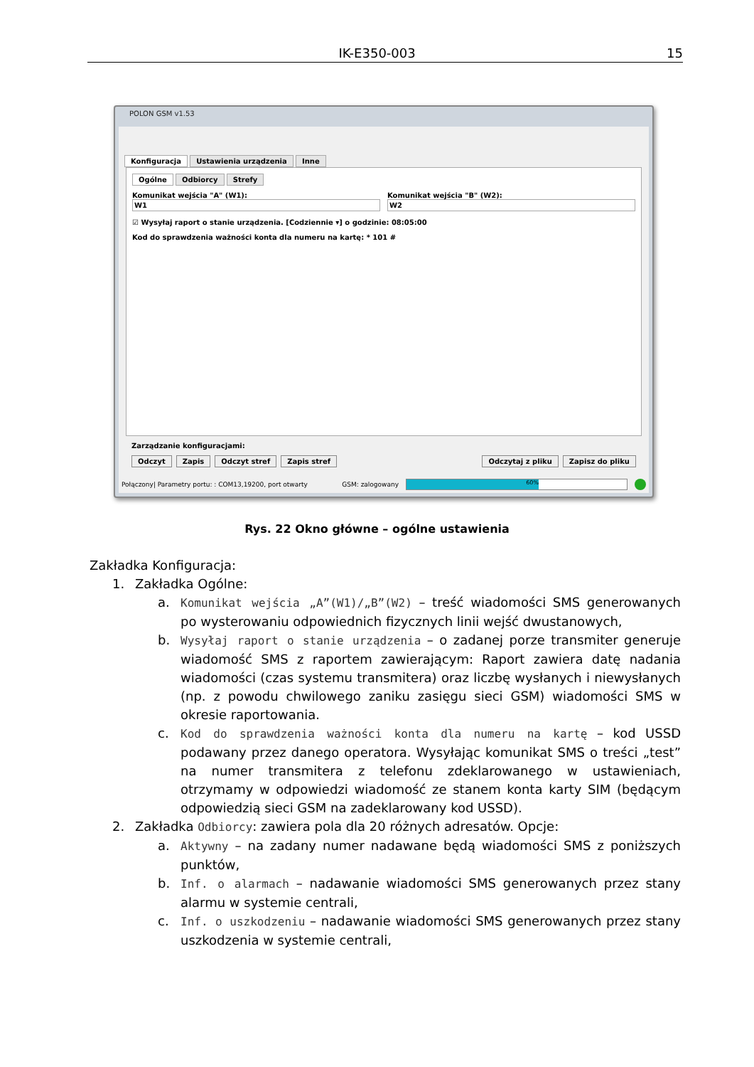IK-E350-003 15
POLON GSM v1.53
Konfiguracja Ustawienia urządzenia Inne
Ogólne Odbiorcy Strefy
Komunikat wejścia "A" (W1):
W1
Komunikat wejścia "B" (W2):
W2
☑ Wysyłaj raport o stanie urządzenia. [Codziennie ▾] o godzinie: 08:05:00
Kod do sprawdzenia ważności konta dla numeru na kartę: * 101 #
Zarządzanie konfiguracjami:
Odczyt Zapis Odczyt stref Zapis stref Odczytaj z pliku Zapisz do pliku
Połączony| Parametry portu: : COM13,19200, port otwarty GSM: zalogowany
60%
Rys. 22 Okno główne – ogólne ustawienia
Zakładka Konfiguracja:
1. Zakładka Ogólne:
a. Komunikat wejścia „A”(W1)/„B”(W2) – treść wiadomości SMS generowanych po wysterowaniu odpowiednich fizycznych linii wejść dwustanowych,
b. Wysyłaj raport o stanie urządzenia – o zadanej porze transmiter generuje wiadomość SMS z raportem zawierającym: Raport zawiera datę nadania wiadomości (czas systemu transmitera) oraz liczbę wysłanych i niewysłanych (np. z powodu chwilowego zaniku zasięgu sieci GSM) wiadomości SMS w okresie raportowania.
c. Kod do sprawdzenia ważności konta dla numeru na kartę – kod USSD podawany przez danego operatora. Wysyłając komunikat SMS o treści „test” na numer transmitera z telefonu zdeklarowanego w ustawieniach, otrzymamy w odpowiedzi wiadomość ze stanem konta karty SIM (będącym odpowiedzią sieci GSM na zadeklarowany kod USSD).
2. Zakładka Odbiorcy: zawiera pola dla 20 różnych adresatów. Opcje:
a. Aktywny – na zadany numer nadawane będą wiadomości SMS z poniższych punktów,
b. Inf. o alarmach – nadawanie wiadomości SMS generowanych przez stany alarmu w systemie centrali,
c. Inf. o uszkodzeniu – nadawanie wiadomości SMS generowanych przez stany uszkodzenia w systemie centrali,